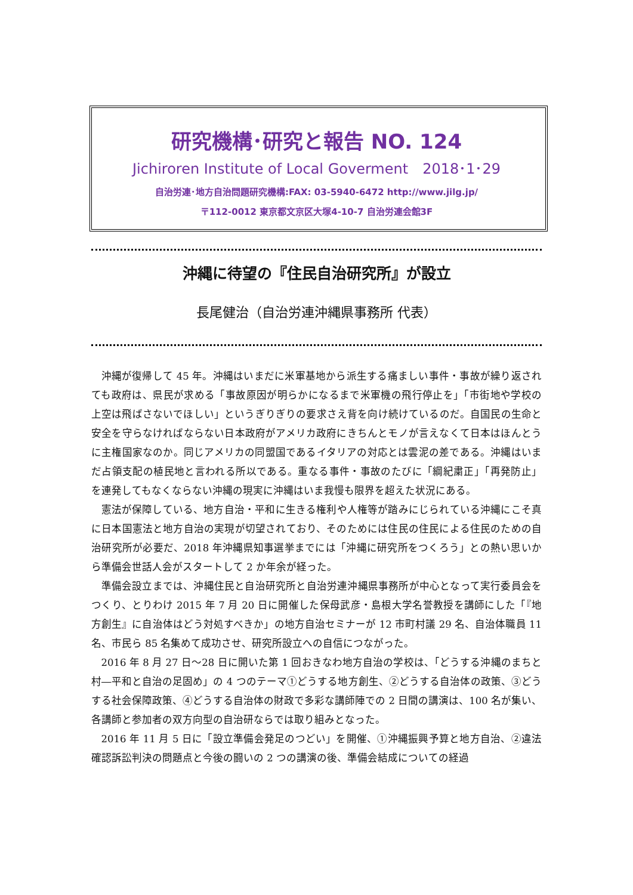研究機構･研究と報告 NO. 124
Jichiroren Institute of Local Goverment　2018･1･29
自治労連･地方自治問題研究機構:FAX: 03-5940-6472 http://www.jilg.jp/
〒112-0012 東京都文京区大塚4-10-7 自治労連会館3F
沖縄に待望の『住民自治研究所』が設立
長尾健治（自治労連沖縄県事務所 代表）
沖縄が復帰して 45 年。沖縄はいまだに米軍基地から派生する痛ましい事件・事故が繰り返されても政府は、県民が求める「事故原因が明らかになるまで米軍機の飛行停止を」「市街地や学校の上空は飛ばさないでほしい」というぎりぎりの要求さえ背を向け続けているのだ。自国民の生命と安全を守らなければならない日本政府がアメリカ政府にきちんとモノが言えなくて日本はほんとうに主権国家なのか。同じアメリカの同盟国であるイタリアの対応とは雲泥の差である。沖縄はいまだ占領支配の植民地と言われる所以である。重なる事件・事故のたびに「綱紀粛正」「再発防止」を連発してもなくならない沖縄の現実に沖縄はいま我慢も限界を超えた状況にある。
憲法が保障している、地方自治・平和に生きる権利や人権等が踏みにじられている沖縄にこそ真に日本国憲法と地方自治の実現が切望されており、そのためには住民の住民による住民のための自治研究所が必要だ、2018 年沖縄県知事選挙までには「沖縄に研究所をつくろう」との熱い思いから準備会世話人会がスタートして 2 か年余が経った。
準備会設立までは、沖縄住民と自治研究所と自治労連沖縄県事務所が中心となって実行委員会をつくり、とりわけ 2015 年 7 月 20 日に開催した保母武彦・島根大学名誉教授を講師にした「『地方創生』に自治体はどう対処すべきか」の地方自治セミナーが 12 市町村議 29 名、自治体職員 11 名、市民ら 85 名集めて成功させ、研究所設立への自信につながった。
2016 年 8 月 27 日～28 日に開いた第 1 回おきなわ地方自治の学校は、「どうする沖縄のまちと村―平和と自治の足固め」の 4 つのテーマ①どうする地方創生、②どうする自治体の政策、③どうする社会保障政策、④どうする自治体の財政で多彩な講師陣での 2 日間の講演は、100 名が集い、各講師と参加者の双方向型の自治研ならでは取り組みとなった。
2016 年 11 月 5 日に「設立準備会発足のつどい」を開催、①沖縄振興予算と地方自治、②違法確認訴訟判決の問題点と今後の闘いの 2 つの講演の後、準備会結成についての経過